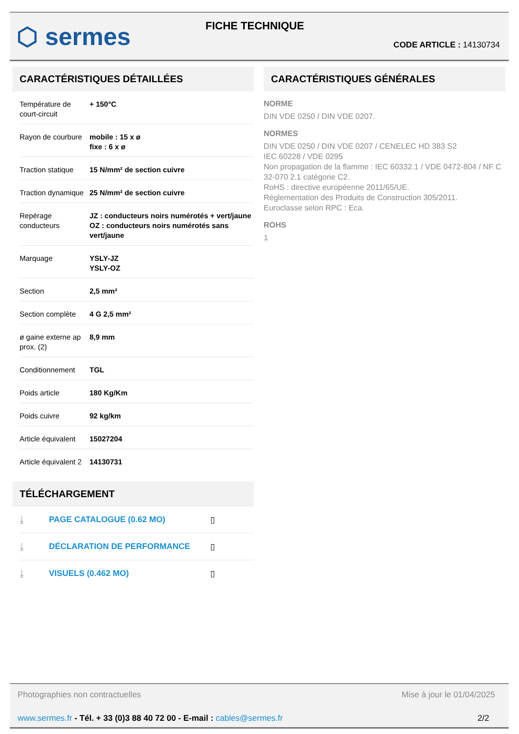⬡ sermes FICHE TECHNIQUE
CODE ARTICLE : 14130734
CARACTÉRISTIQUES DÉTAILLÉES
| Température de court-circuit | + 150°C |
| Rayon de courbure | mobile : 15 x ø fixe : 6 x ø |
| Traction statique | 15 N/mm² de section cuivre |
| Traction dynamique | 25 N/mm² de section cuivre |
| Repérage conducteurs | JZ : conducteurs noirs numérotés + vert/jaune OZ : conducteurs noirs numérotés sans vert/jaune |
| Marquage | YSLY-JZ YSLY-OZ |
| Section | 2,5 mm² |
| Section complète | 4 G 2,5 mm² |
| ø gaine externe ap prox. (2) | 8,9 mm |
| Conditionnement | TGL |
| Poids article | 180 Kg/Km |
| Poids cuivre | 92 kg/km |
| Article équivalent | 15027204 |
| Article équivalent 2 | 14130731 |
TÉLÉCHARGEMENT
⤓ PAGE CATALOGUE (0.62 MO) ▯
⤓ DÉCLARATION DE PERFORMANCE ▯
⤓ VISUELS (0.462 MO) ▯
CARACTÉRISTIQUES GÉNÉRALES
NORME
DIN VDE 0250 / DIN VDE 0207.
NORMES
DIN VDE 0250 / DIN VDE 0207 / CENELEC HD 383 S2
IEC 60228 / VDE 0295
Non propagation de la flamme : IEC 60332.1 / VDE 0472-804 / NF C 32-070 2.1 catégorie C2.
RoHS : directive européenne 2011/65/UE.
Réglementation des Produits de Construction 305/2011.
Euroclasse selon RPC : Eca.
ROHS
1
Photographies non contractuelles Mise à jour le 01/04/2025
www.sermes.fr - Tél. + 33 (0)3 88 40 72 00 - E-mail : cables@sermes.fr 2/2